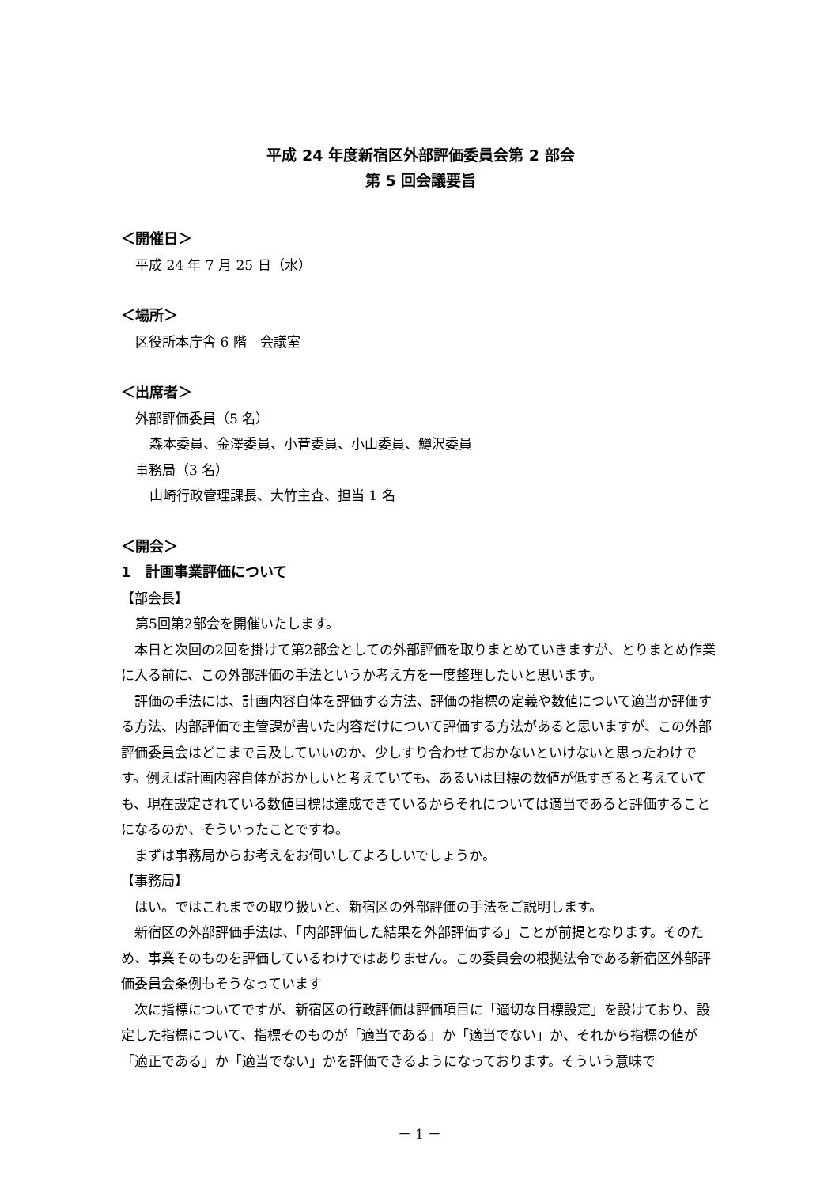平成 24 年度新宿区外部評価委員会第 2 部会
第 5 回会議要旨
＜開催日＞
平成 24 年 7 月 25 日（水）
＜場所＞
区役所本庁舎 6 階　会議室
＜出席者＞
外部評価委員（5 名）
森本委員、金澤委員、小菅委員、小山委員、鱒沢委員
事務局（3 名）
山崎行政管理課長、大竹主査、担当 1 名
＜開会＞
1　計画事業評価について
【部会長】
第5回第2部会を開催いたします。
　本日と次回の2回を掛けて第2部会としての外部評価を取りまとめていきますが、とりまとめ作業に入る前に、この外部評価の手法というか考え方を一度整理したいと思います。
　評価の手法には、計画内容自体を評価する方法、評価の指標の定義や数値について適当か評価する方法、内部評価で主管課が書いた内容だけについて評価する方法があると思いますが、この外部評価委員会はどこまで言及していいのか、少しすり合わせておかないといけないと思ったわけです。例えば計画内容自体がおかしいと考えていても、あるいは目標の数値が低すぎると考えていても、現在設定されている数値目標は達成できているからそれについては適当であると評価することになるのか、そういったことですね。
　まずは事務局からお考えをお伺いしてよろしいでしょうか。
【事務局】
　はい。ではこれまでの取り扱いと、新宿区の外部評価の手法をご説明します。
　新宿区の外部評価手法は、「内部評価した結果を外部評価する」ことが前提となります。そのため、事業そのものを評価しているわけではありません。この委員会の根拠法令である新宿区外部評価委員会条例もそうなっています
　次に指標についてですが、新宿区の行政評価は評価項目に「適切な目標設定」を設けており、設定した指標について、指標そのものが「適当である」か「適当でない」か、それから指標の値が「適正である」か「適当でない」かを評価できるようになっております。そういう意味で
－ 1 －